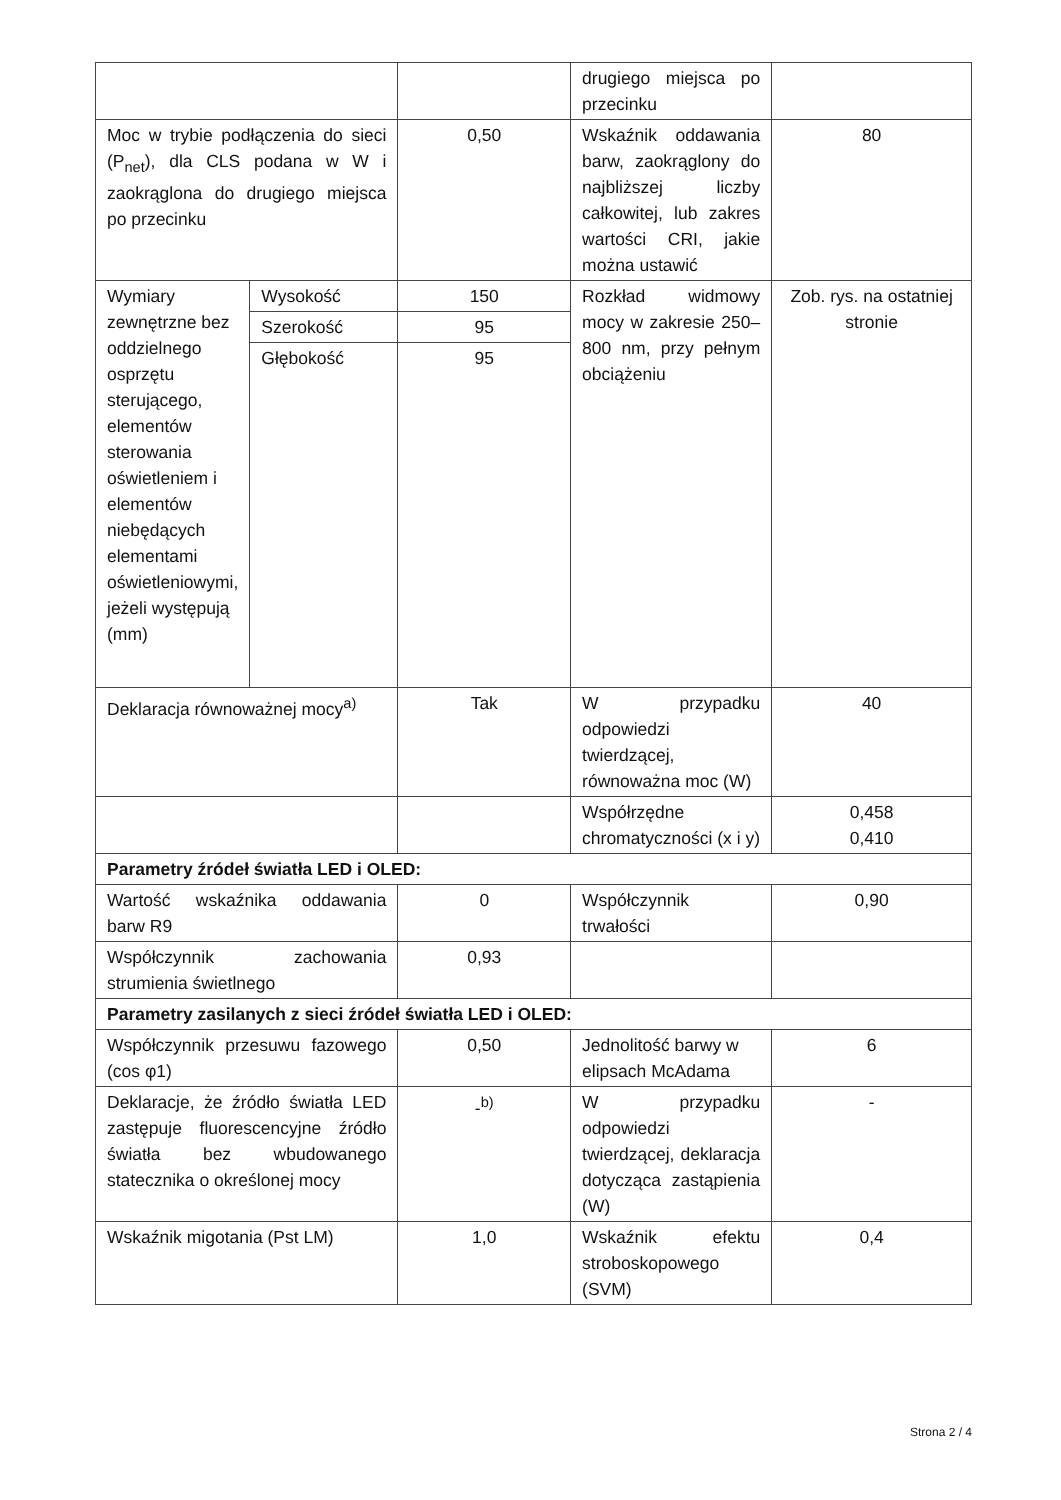| | | | drugiego miejsca po przecinku | |
| Moc w trybie podłączenia do sieci (P<sub>net</sub>), dla CLS podana w W i zaokrąglona do drugiego miejsca po przecinku | | 0,50 | Wskaźnik oddawania barw, zaokrąglony do najbliższej liczby całkowitej, lub zakres wartości CRI, jakie można ustawić | 80 |
| Wymiary zewnętrzne bez oddzielnego osprzętu sterującego, elementów sterowania oświetleniem i elementów niebędących elementami oświetleniowymi, jeżeli występują (mm) | Wysokość | 150 | Rozkład widmowy mocy w zakresie 250–800 nm, przy pełnym obciążeniu | Zob. rys. na ostatniej stronie |
| | Szerokość | 95 | | |
| | Głębokość | 95 | | |
| Deklaracja równoważnej mocy<sup>a)</sup> | | Tak | W przypadku odpowiedzi twierdzącej, równoważna moc (W) | 40 |
| | | | Współrzędne chromatyczności (x i y) | 0,458 0,410 |
| Parametry źródeł światła LED i OLED: | | | | |
| Wartość wskaźnika oddawania barw R9 | | 0 | Współczynnik trwałości | 0,90 |
| Współczynnik zachowania strumienia świetlnego | | 0,93 | | |
| Parametry zasilanych z sieci źródeł światła LED i OLED: | | | | |
| Współczynnik przesuwu fazowego (cos φ1) | | 0,50 | Jednolitość barwy w elipsach McAdama | 6 |
| Deklaracje, że źródło światła LED zastępuje fluorescencyjne źródło światła bez wbudowanego statecznika o określonej mocy | | -<sup>b)</sup> | W przypadku odpowiedzi twierdzącej, deklaracja dotycząca zastąpienia (W) | - |
| Wskaźnik migotania (Pst LM) | | 1,0 | Wskaźnik efektu stroboskopowego (SVM) | 0,4 |
Strona 2 / 4